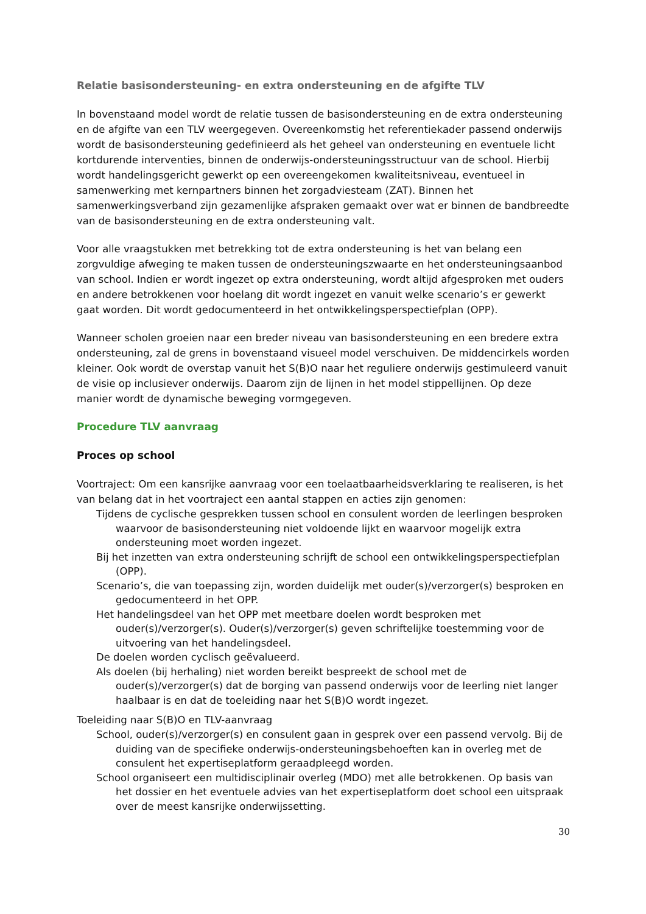Relatie basisondersteuning- en extra ondersteuning en de afgifte TLV
In bovenstaand model wordt de relatie tussen de basisondersteuning en de extra ondersteuning en de afgifte van een TLV weergegeven. Overeenkomstig het referentiekader passend onderwijs wordt de basisondersteuning gedefinieerd als het geheel van ondersteuning en eventuele licht kortdurende interventies, binnen de onderwijs-ondersteuningsstructuur van de school. Hierbij wordt handelingsgericht gewerkt op een overeengekomen kwaliteitsniveau, eventueel in samenwerking met kernpartners binnen het zorgadviesteam (ZAT). Binnen het samenwerkingsverband zijn gezamenlijke afspraken gemaakt over wat er binnen de bandbreedte van de basisondersteuning en de extra ondersteuning valt.
Voor alle vraagstukken met betrekking tot de extra ondersteuning is het van belang een zorgvuldige afweging te maken tussen de ondersteuningszwaarte en het ondersteuningsaanbod van school. Indien er wordt ingezet op extra ondersteuning, wordt altijd afgesproken met ouders en andere betrokkenen voor hoelang dit wordt ingezet en vanuit welke scenario’s er gewerkt gaat worden. Dit wordt gedocumenteerd in het ontwikkelingsperspectiefplan (OPP).
Wanneer scholen groeien naar een breder niveau van basisondersteuning en een bredere extra ondersteuning, zal de grens in bovenstaand visueel model verschuiven. De middencirkels worden kleiner. Ook wordt de overstap vanuit het S(B)O naar het reguliere onderwijs gestimuleerd vanuit de visie op inclusiever onderwijs. Daarom zijn de lijnen in het model stippellijnen. Op deze manier wordt de dynamische beweging vormgegeven.
Procedure TLV aanvraag
Proces op school
Voortraject: Om een kansrijke aanvraag voor een toelaatbaarheidsverklaring te realiseren, is het van belang dat in het voortraject een aantal stappen en acties zijn genomen:
Tijdens de cyclische gesprekken tussen school en consulent worden de leerlingen besproken waarvoor de basisondersteuning niet voldoende lijkt en waarvoor mogelijk extra ondersteuning moet worden ingezet.
Bij het inzetten van extra ondersteuning schrijft de school een ontwikkelingsperspectiefplan (OPP).
Scenario’s, die van toepassing zijn, worden duidelijk met ouder(s)/verzorger(s) besproken en gedocumenteerd in het OPP.
Het handelingsdeel van het OPP met meetbare doelen wordt besproken met ouder(s)/verzorger(s). Ouder(s)/verzorger(s) geven schriftelijke toestemming voor de uitvoering van het handelingsdeel.
De doelen worden cyclisch geëvalueerd.
Als doelen (bij herhaling) niet worden bereikt bespreekt de school met de ouder(s)/verzorger(s) dat de borging van passend onderwijs voor de leerling niet langer haalbaar is en dat de toeleiding naar het S(B)O wordt ingezet.
Toeleiding naar S(B)O en TLV-aanvraag
School, ouder(s)/verzorger(s) en consulent gaan in gesprek over een passend vervolg. Bij de duiding van de specifieke onderwijs-ondersteuningsbehoeften kan in overleg met de consulent het expertiseplatform geraadpleegd worden.
School organiseert een multidisciplinair overleg (MDO) met alle betrokkenen. Op basis van het dossier en het eventuele advies van het expertiseplatform doet school een uitspraak over de meest kansrijke onderwijssetting.
30